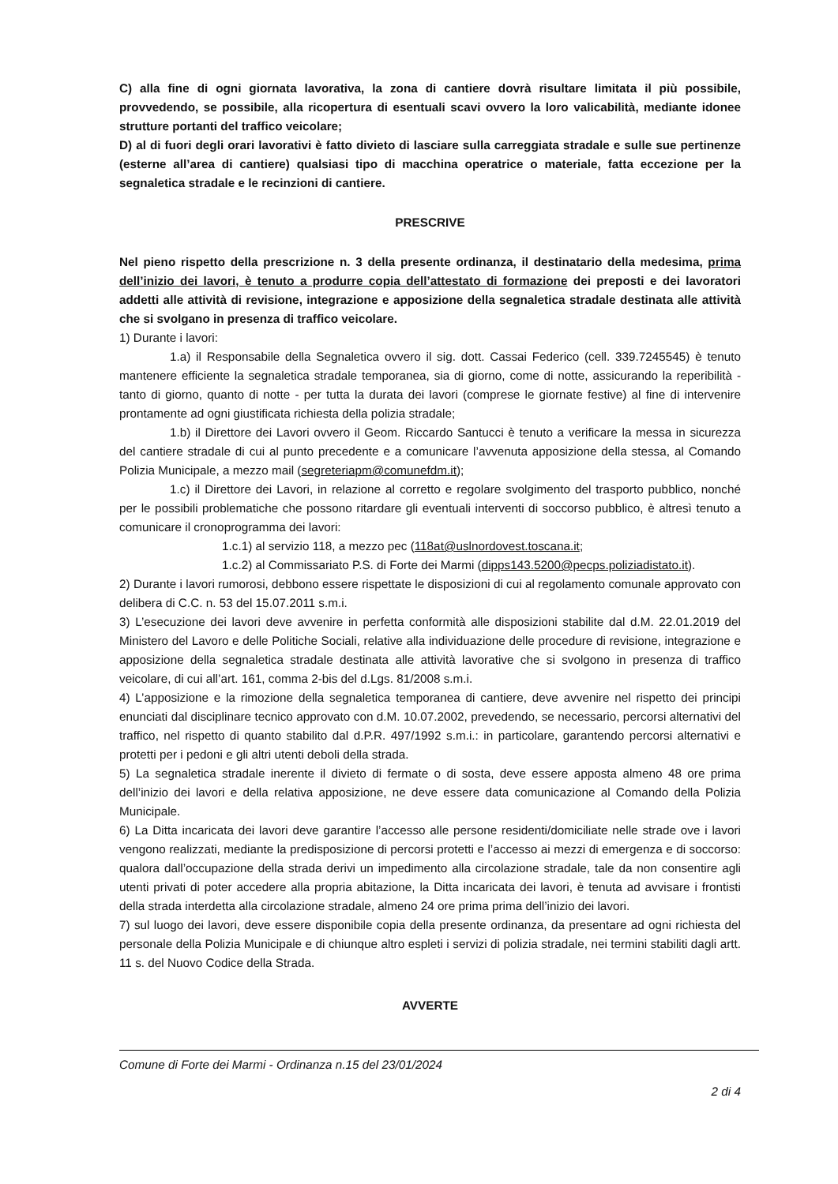C) alla fine di ogni giornata lavorativa, la zona di cantiere dovrà risultare limitata il più possibile, provvedendo, se possibile, alla ricopertura di esentuali scavi ovvero la loro valicabilità, mediante idonee strutture portanti del traffico veicolare;
D) al di fuori degli orari lavorativi è fatto divieto di lasciare sulla carreggiata stradale e sulle sue pertinenze (esterne all’area di cantiere) qualsiasi tipo di macchina operatrice o materiale, fatta eccezione per la segnaletica stradale e le recinzioni di cantiere.
PRESCRIVE
Nel pieno rispetto della prescrizione n. 3 della presente ordinanza, il destinatario della medesima, prima dell’inizio dei lavori, è tenuto a produrre copia dell’attestato di formazione dei preposti e dei lavoratori addetti alle attività di revisione, integrazione e apposizione della segnaletica stradale destinata alle attività che si svolgano in presenza di traffico veicolare.
1) Durante i lavori:
1.a) il Responsabile della Segnaletica ovvero il sig. dott. Cassai Federico (cell. 339.7245545) è tenuto mantenere efficiente la segnaletica stradale temporanea, sia di giorno, come di notte, assicurando la reperibilità - tanto di giorno, quanto di notte - per tutta la durata dei lavori (comprese le giornate festive) al fine di intervenire prontamente ad ogni giustificata richiesta della polizia stradale;
1.b) il Direttore dei Lavori ovvero il Geom. Riccardo Santucci è tenuto a verificare la messa in sicurezza del cantiere stradale di cui al punto precedente e a comunicare l’avvenuta apposizione della stessa, al Comando Polizia Municipale, a mezzo mail (segreteriapm@comunefdm.it);
1.c) il Direttore dei Lavori, in relazione al corretto e regolare svolgimento del trasporto pubblico, nonché per le possibili problematiche che possono ritardare gli eventuali interventi di soccorso pubblico, è altresì tenuto a comunicare il cronoprogramma dei lavori:
1.c.1) al servizio 118, a mezzo pec (118at@uslnordovest.toscana.it;
1.c.2) al Commissariato P.S. di Forte dei Marmi (dipps143.5200@pecps.poliziadistato.it).
2) Durante i lavori rumorosi, debbono essere rispettate le disposizioni di cui al regolamento comunale approvato con delibera di C.C. n. 53 del 15.07.2011 s.m.i.
3) L’esecuzione dei lavori deve avvenire in perfetta conformità alle disposizioni stabilite dal d.M. 22.01.2019 del Ministero del Lavoro e delle Politiche Sociali, relative alla individuazione delle procedure di revisione, integrazione e apposizione della segnaletica stradale destinata alle attività lavorative che si svolgono in presenza di traffico veicolare, di cui all’art. 161, comma 2-bis del d.Lgs. 81/2008 s.m.i.
4) L’apposizione e la rimozione della segnaletica temporanea di cantiere, deve avvenire nel rispetto dei principi enunciati dal disciplinare tecnico approvato con d.M. 10.07.2002, prevedendo, se necessario, percorsi alternativi del traffico, nel rispetto di quanto stabilito dal d.P.R. 497/1992 s.m.i.: in particolare, garantendo percorsi alternativi e protetti per i pedoni e gli altri utenti deboli della strada.
5) La segnaletica stradale inerente il divieto di fermate o di sosta, deve essere apposta almeno 48 ore prima dell’inizio dei lavori e della relativa apposizione, ne deve essere data comunicazione al Comando della Polizia Municipale.
6) La Ditta incaricata dei lavori deve garantire l’accesso alle persone residenti/domiciliate nelle strade ove i lavori vengono realizzati, mediante la predisposizione di percorsi protetti e l’accesso ai mezzi di emergenza e di soccorso: qualora dall’occupazione della strada derivi un impedimento alla circolazione stradale, tale da non consentire agli utenti privati di poter accedere alla propria abitazione, la Ditta incaricata dei lavori, è tenuta ad avvisare i frontisti della strada interdetta alla circolazione stradale, almeno 24 ore prima prima dell’inizio dei lavori.
7) sul luogo dei lavori, deve essere disponibile copia della presente ordinanza, da presentare ad ogni richiesta del personale della Polizia Municipale e di chiunque altro espleti i servizi di polizia stradale, nei termini stabiliti dagli artt. 11 s. del Nuovo Codice della Strada.
AVVERTE
Comune di Forte dei Marmi - Ordinanza n.15 del 23/01/2024
2 di 4